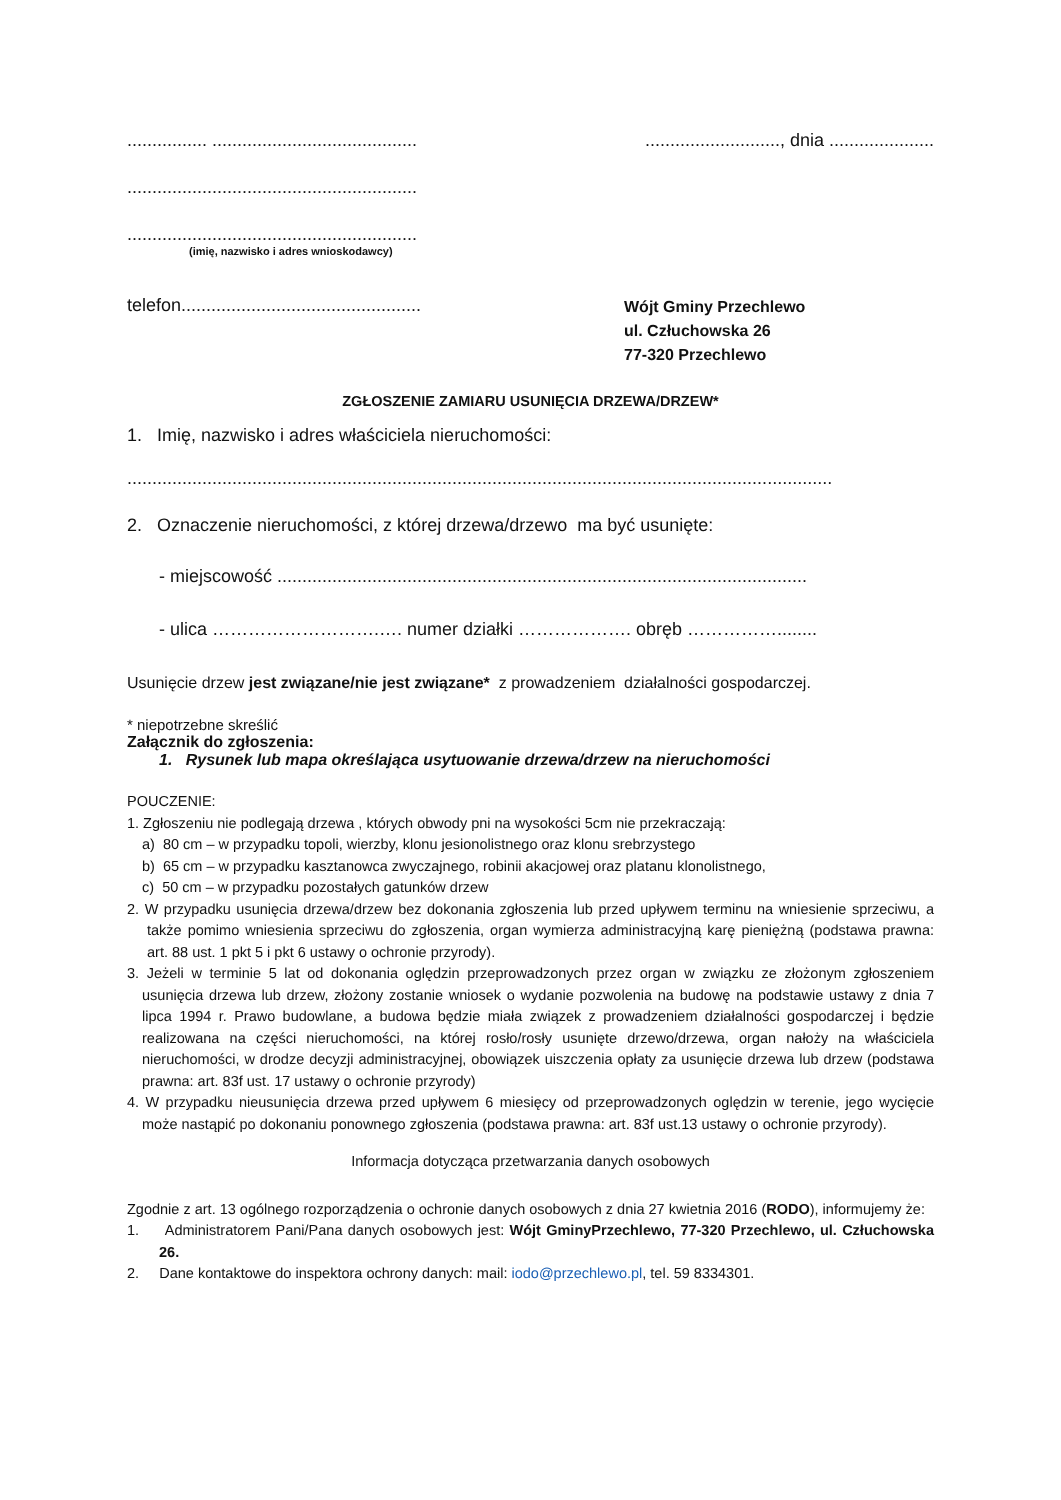................ ...................................................................., dnia .....................
..........................................................
..........................................................
(imię, nazwisko i adres wnioskodawcy)
telefon................................................ Wójt Gminy Przechlewo
ul. Człuchowska 26
77-320 Przechlewo
ZGŁOSZENIE ZAMIARU USUNIĘCIA DRZEWA/DRZEW*
1. Imię, nazwisko i adres właściciela nieruchomości:
.............................................................................................................................................
2. Oznaczenie nieruchomości, z której drzewa/drzewo ma być usunięte:
- miejscowość ..........................................................................................................
- ulica ……………………….…. numer działki ………………. obręb ……………........
Usunięcie drzew jest związane/nie jest związane* z prowadzeniem działalności gospodarczej.
* niepotrzebne skreślić
Załącznik do zgłoszenia:
1. Rysunek lub mapa określająca usytuowanie drzewa/drzew na nieruchomości
POUCZENIE:
1. Zgłoszeniu nie podlegają drzewa , których obwody pni na wysokości 5cm nie przekraczają:
a) 80 cm – w przypadku topoli, wierzby, klonu jesionolistnego oraz klonu srebrzystego
b) 65 cm – w przypadku kasztanowca zwyczajnego, robinii akacjowej oraz platanu klonolistnego,
c) 50 cm – w przypadku pozostałych gatunków drzew
2. W przypadku usunięcia drzewa/drzew bez dokonania zgłoszenia lub przed upływem terminu na wniesienie sprzeciwu, a także pomimo wniesienia sprzeciwu do zgłoszenia, organ wymierza administracyjną karę pieniężną (podstawa prawna: art. 88 ust. 1 pkt 5 i pkt 6 ustawy o ochronie przyrody).
3. Jeżeli w terminie 5 lat od dokonania oględzin przeprowadzonych przez organ w związku ze złożonym zgłoszeniem usunięcia drzewa lub drzew, złożony zostanie wniosek o wydanie pozwolenia na budowę na podstawie ustawy z dnia 7 lipca 1994 r. Prawo budowlane, a budowa będzie miała związek z prowadzeniem działalności gospodarczej i będzie realizowana na części nieruchomości, na której rosło/rosły usunięte drzewo/drzewa, organ nałoży na właściciela nieruchomości, w drodze decyzji administracyjnej, obowiązek uiszczenia opłaty za usunięcie drzewa lub drzew (podstawa prawna: art. 83f ust. 17 ustawy o ochronie przyrody)
4. W przypadku nieusunięcia drzewa przed upływem 6 miesięcy od przeprowadzonych oględzin w terenie, jego wycięcie może nastąpić po dokonaniu ponownego zgłoszenia (podstawa prawna: art. 83f ust.13 ustawy o ochronie przyrody).
Informacja dotycząca przetwarzania danych osobowych
Zgodnie z art. 13 ogólnego rozporządzenia o ochronie danych osobowych z dnia 27 kwietnia 2016 (RODO), informujemy że:
1. Administratorem Pani/Pana danych osobowych jest: Wójt GminyPrzechlewo, 77-320 Przechlewo, ul. Człuchowska 26.
2. Dane kontaktowe do inspektora ochrony danych: mail: iodo@przechlewo.pl, tel. 59 8334301.